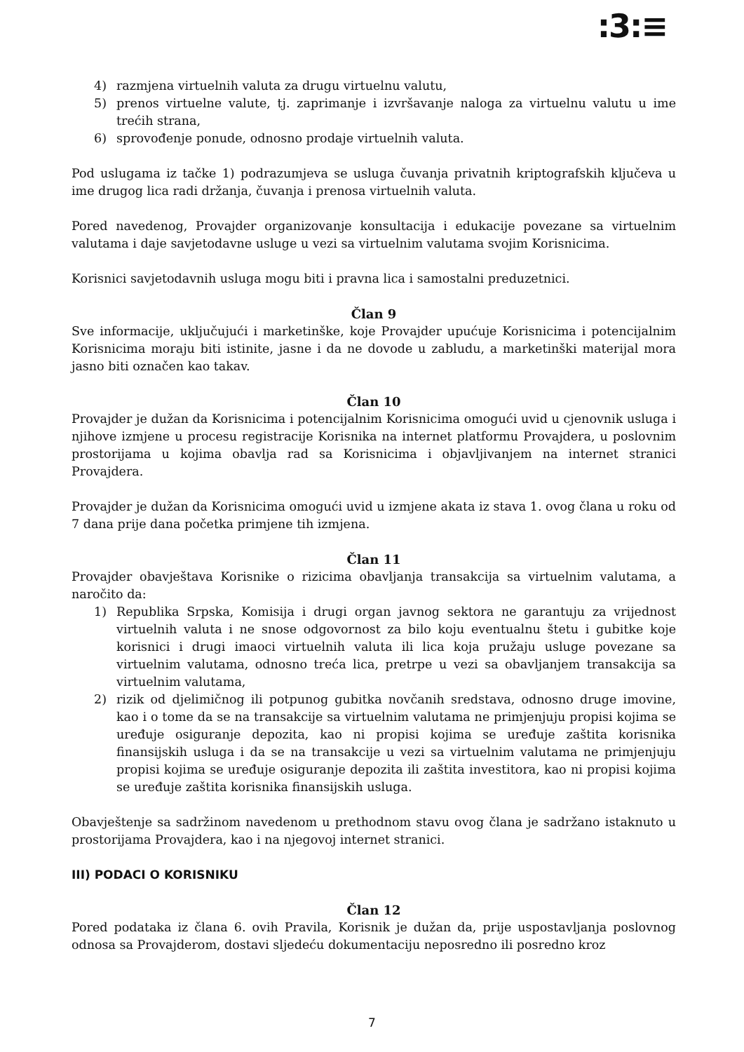:3:≡
4) razmjena virtuelnih valuta za drugu virtuelnu valutu,
5) prenos virtuelne valute, tj. zaprimanje i izvršavanje naloga za virtuelnu valutu u ime trećih strana,
6) sprovođenje ponude, odnosno prodaje virtuelnih valuta.
Pod uslugama iz tačke 1) podrazumjeva se usluga čuvanja privatnih kriptografskih ključeva u ime drugog lica radi držanja, čuvanja i prenosa virtuelnih valuta.
Pored navedenog, Provajder organizovanje konsultacija i edukacije povezane sa virtuelnim valutama i daje savjetodavne usluge u vezi sa virtuelnim valutama svojim Korisnicima.
Korisnici savjetodavnih usluga mogu biti i pravna lica i samostalni preduzetnici.
Član 9
Sve informacije, uključujući i marketinške, koje Provajder upućuje Korisnicima i potencijalnim Korisnicima moraju biti istinite, jasne i da ne dovode u zabludu, a marketinški materijal mora jasno biti označen kao takav.
Član 10
Provajder je dužan da Korisnicima i potencijalnim Korisnicima omogući uvid u cjenovnik usluga i njihove izmjene u procesu registracije Korisnika na internet platformu Provajdera, u poslovnim prostorijama u kojima obavlja rad sa Korisnicima i objavljivanjem na internet stranici Provajdera.
Provajder je dužan da Korisnicima omogući uvid u izmjene akata iz stava 1. ovog člana u roku od 7 dana prije dana početka primjene tih izmjena.
Član 11
Provajder obavještava Korisnike o rizicima obavljanja transakcija sa virtuelnim valutama, a naročito da:
1) Republika Srpska, Komisija i drugi organ javnog sektora ne garantuju za vrijednost virtuelnih valuta i ne snose odgovornost za bilo koju eventualnu štetu i gubitke koje korisnici i drugi imaoci virtuelnih valuta ili lica koja pružaju usluge povezane sa virtuelnim valutama, odnosno treća lica, pretrpe u vezi sa obavljanjem transakcija sa virtuelnim valutama,
2) rizik od djelimičnog ili potpunog gubitka novčanih sredstava, odnosno druge imovine, kao i o tome da se na transakcije sa virtuelnim valutama ne primjenjuju propisi kojima se uređuje osiguranje depozita, kao ni propisi kojima se uređuje zaštita korisnika finansijskih usluga i da se na transakcije u vezi sa virtuelnim valutama ne primjenjuju propisi kojima se uređuje osiguranje depozita ili zaštita investitora, kao ni propisi kojima se uređuje zaštita korisnika finansijskih usluga.
Obavještenje sa sadržinom navedenom u prethodnom stavu ovog člana je sadržano istaknuto u prostorijama Provajdera, kao i na njegovoj internet stranici.
III) PODACI O KORISNIKU
Član 12
Pored podataka iz člana 6. ovih Pravila, Korisnik je dužan da, prije uspostavljanja poslovnog odnosa sa Provajderom, dostavi sljedeću dokumentaciju neposredno ili posredno kroz
7